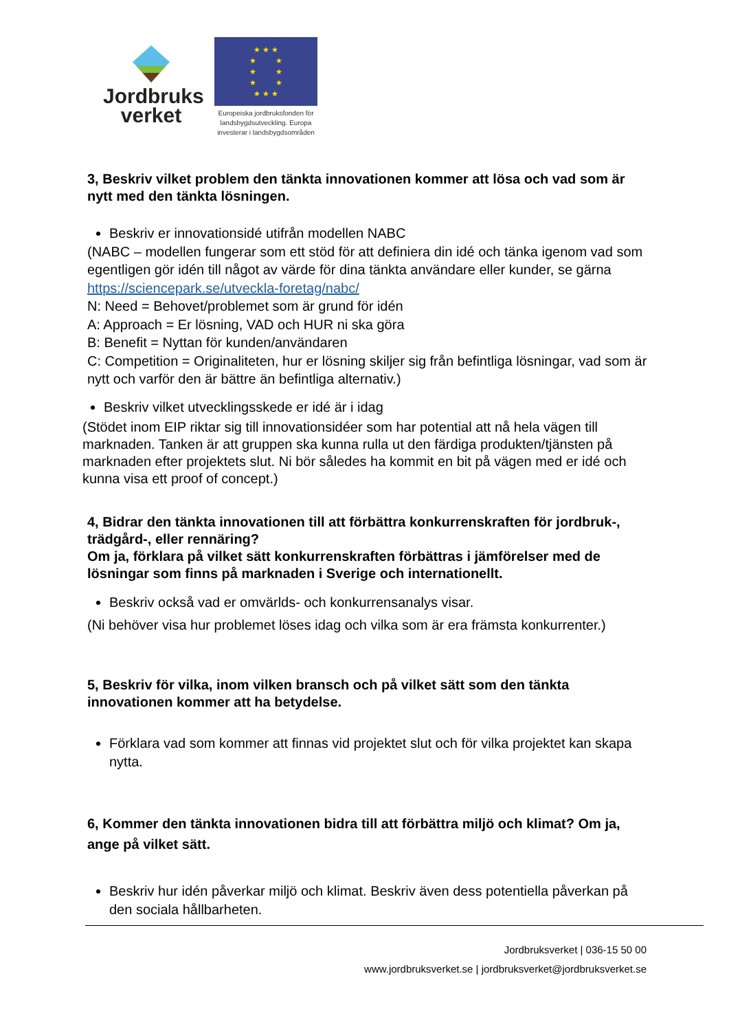Jordbruks
verket
★ ★ ★
★ ★
★ ★
★ ★
★ ★ ★
Europeiska jordbruksfonden för landsbygdsutveckling. Europa investerar i landsbygdsområden
3, Beskriv vilket problem den tänkta innovationen kommer att lösa och vad som är nytt med den tänkta lösningen.
Beskriv er innovationsidé utifrån modellen NABC
(NABC – modellen fungerar som ett stöd för att definiera din idé och tänka igenom vad som egentligen gör idén till något av värde för dina tänkta användare eller kunder, se gärna https://sciencepark.se/utveckla-foretag/nabc/
N: Need = Behovet/problemet som är grund för idén
A: Approach = Er lösning, VAD och HUR ni ska göra
B: Benefit = Nyttan för kunden/användaren
C: Competition = Originaliteten, hur er lösning skiljer sig från befintliga lösningar, vad som är nytt och varför den är bättre än befintliga alternativ.)
Beskriv vilket utvecklingsskede er idé är i idag
(Stödet inom EIP riktar sig till innovationsidéer som har potential att nå hela vägen till marknaden. Tanken är att gruppen ska kunna rulla ut den färdiga produkten/tjänsten på marknaden efter projektets slut. Ni bör således ha kommit en bit på vägen med er idé och kunna visa ett proof of concept.)
4, Bidrar den tänkta innovationen till att förbättra konkurrenskraften för jordbruk-, trädgård-, eller rennäring?
Om ja, förklara på vilket sätt konkurrenskraften förbättras i jämförelser med de lösningar som finns på marknaden i Sverige och internationellt.
Beskriv också vad er omvärlds- och konkurrensanalys visar.
(Ni behöver visa hur problemet löses idag och vilka som är era främsta konkurrenter.)
5, Beskriv för vilka, inom vilken bransch och på vilket sätt som den tänkta innovationen kommer att ha betydelse.
Förklara vad som kommer att finnas vid projektet slut och för vilka projektet kan skapa nytta.
6, Kommer den tänkta innovationen bidra till att förbättra miljö och klimat? Om ja, ange på vilket sätt.
Beskriv hur idén påverkar miljö och klimat. Beskriv även dess potentiella påverkan på den sociala hållbarheten.
Jordbruksverket | 036-15 50 00
www.jordbruksverket.se | jordbruksverket@jordbruksverket.se